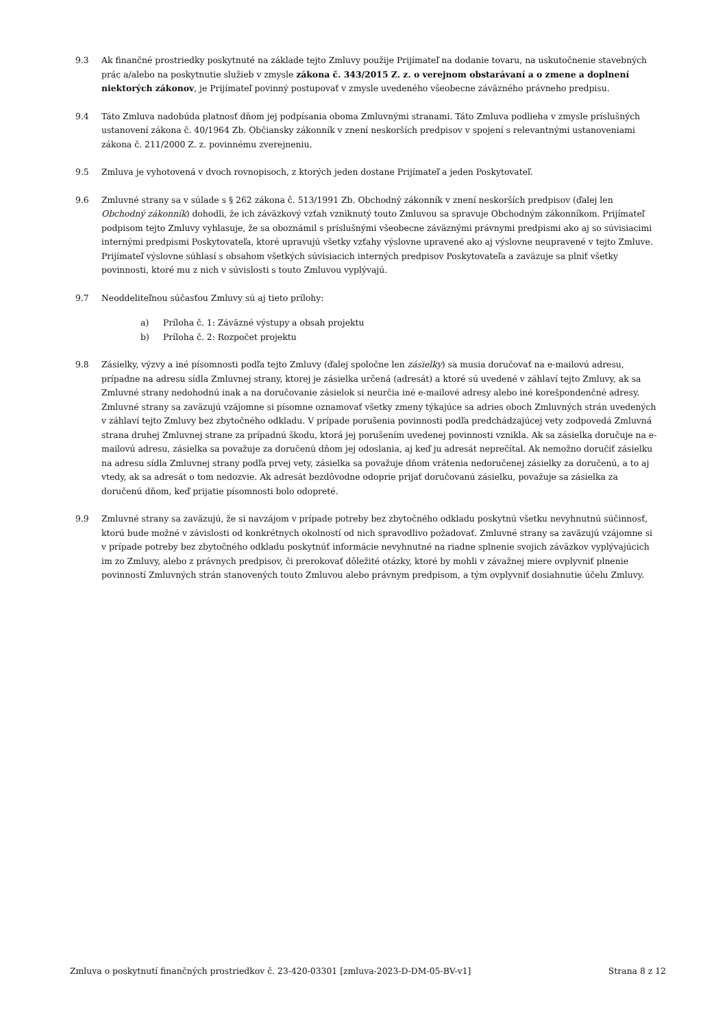9.3 Ak finančné prostriedky poskytnuté na základe tejto Zmluvy použije Prijímateľ na dodanie tovaru, na uskutočnenie stavebných prác a/alebo na poskytnutie služieb v zmysle zákona č. 343/2015 Z. z. o verejnom obstarávaní a o zmene a doplnení niektorých zákonov, je Prijímateľ povinný postupovať v zmysle uvedeného všeobecne záväzného právneho predpisu.
9.4 Táto Zmluva nadobúda platnosť dňom jej podpísania oboma Zmluvnými stranami. Táto Zmluva podlieha v zmysle príslušných ustanovení zákona č. 40/1964 Zb. Občiansky zákonník v znení neskorších predpisov v spojení s relevantnými ustanoveniami zákona č. 211/2000 Z. z. povinnému zverejneniu.
9.5 Zmluva je vyhotovená v dvoch rovnopisoch, z ktorých jeden dostane Prijímateľ a jeden Poskytovateľ.
9.6 Zmluvné strany sa v súlade s § 262 zákona č. 513/1991 Zb. Obchodný zákonník v znení neskorších predpisov (ďalej len Obchodný zákonník) dohodli, že ich záväzkový vzťah vzniknutý touto Zmluvou sa spravuje Obchodným zákonníkom. Prijímateľ podpisom tejto Zmluvy vyhlasuje, že sa oboznámil s príslušnými všeobecne záväznými právnymi predpismi ako aj so súvisiacimi internými predpismi Poskytovateľa, ktoré upravujú všetky vzťahy výslovne upravené ako aj výslovne neupravené v tejto Zmluve. Prijímateľ výslovne súhlasí s obsahom všetkých súvisiacich interných predpisov Poskytovateľa a zaväzuje sa plniť všetky povinnosti, ktoré mu z nich v súvislosti s touto Zmluvou vyplývajú.
9.7 Neoddeliteľnou súčasťou Zmluvy sú aj tieto prílohy:
a) Príloha č. 1: Záväzné výstupy a obsah projektu
b) Príloha č. 2: Rozpočet projektu
9.8 Zásielky, výzvy a iné písomnosti podľa tejto Zmluvy (ďalej spoločne len zásielky) sa musia doručovať na e-mailovú adresu, prípadne na adresu sídla Zmluvnej strany, ktorej je zásielka určená (adresát) a ktoré sú uvedené v záhlaví tejto Zmluvy, ak sa Zmluvné strany nedohodnú inak a na doručovanie zásielok si neurčia iné e-mailové adresy alebo iné korešpondenčné adresy. Zmluvné strany sa zaväzujú vzájomne si písomne oznamovať všetky zmeny týkajúce sa adries oboch Zmluvných strán uvedených v záhlaví tejto Zmluvy bez zbytočného odkladu. V prípade porušenia povinnosti podľa predchádzajúcej vety zodpovedá Zmluvná strana druhej Zmluvnej strane za prípadnú škodu, ktorá jej porušením uvedenej povinnosti vznikla. Ak sa zásielka doručuje na e-mailovú adresu, zásielka sa považuje za doručenú dňom jej odoslania, aj keď ju adresát neprečítal. Ak nemožno doručiť zásielku na adresu sídla Zmluvnej strany podľa prvej vety, zásielka sa považuje dňom vrátenia nedoručenej zásielky za doručenú, a to aj vtedy, ak sa adresát o tom nedozvie. Ak adresát bezdôvodne odoprie prijať doručovanú zásielku, považuje sa zásielka za doručenú dňom, keď prijatie písomnosti bolo odopreté.
9.9 Zmluvné strany sa zaväzujú, že si navzájom v prípade potreby bez zbytočného odkladu poskytnú všetku nevyhnutnú súčinnosť, ktorú bude možné v závislosti od konkrétnych okolností od nich spravodlivo požadovať. Zmluvné strany sa zaväzujú vzájomne si v prípade potreby bez zbytočného odkladu poskytnúť informácie nevyhnutné na riadne splnenie svojich záväzkov vyplývajúcich im zo Zmluvy, alebo z právnych predpisov, či prerokovať dôležité otázky, ktoré by mohli v závažnej miere ovplyvniť plnenie povinností Zmluvných strán stanovených touto Zmluvou alebo právnym predpisom, a tým ovplyvniť dosiahnutie účelu Zmluvy.
Zmluva o poskytnutí finančných prostriedkov č. 23-420-03301 [zmluva-2023-D-DM-05-BV-v1] Strana 8 z 12